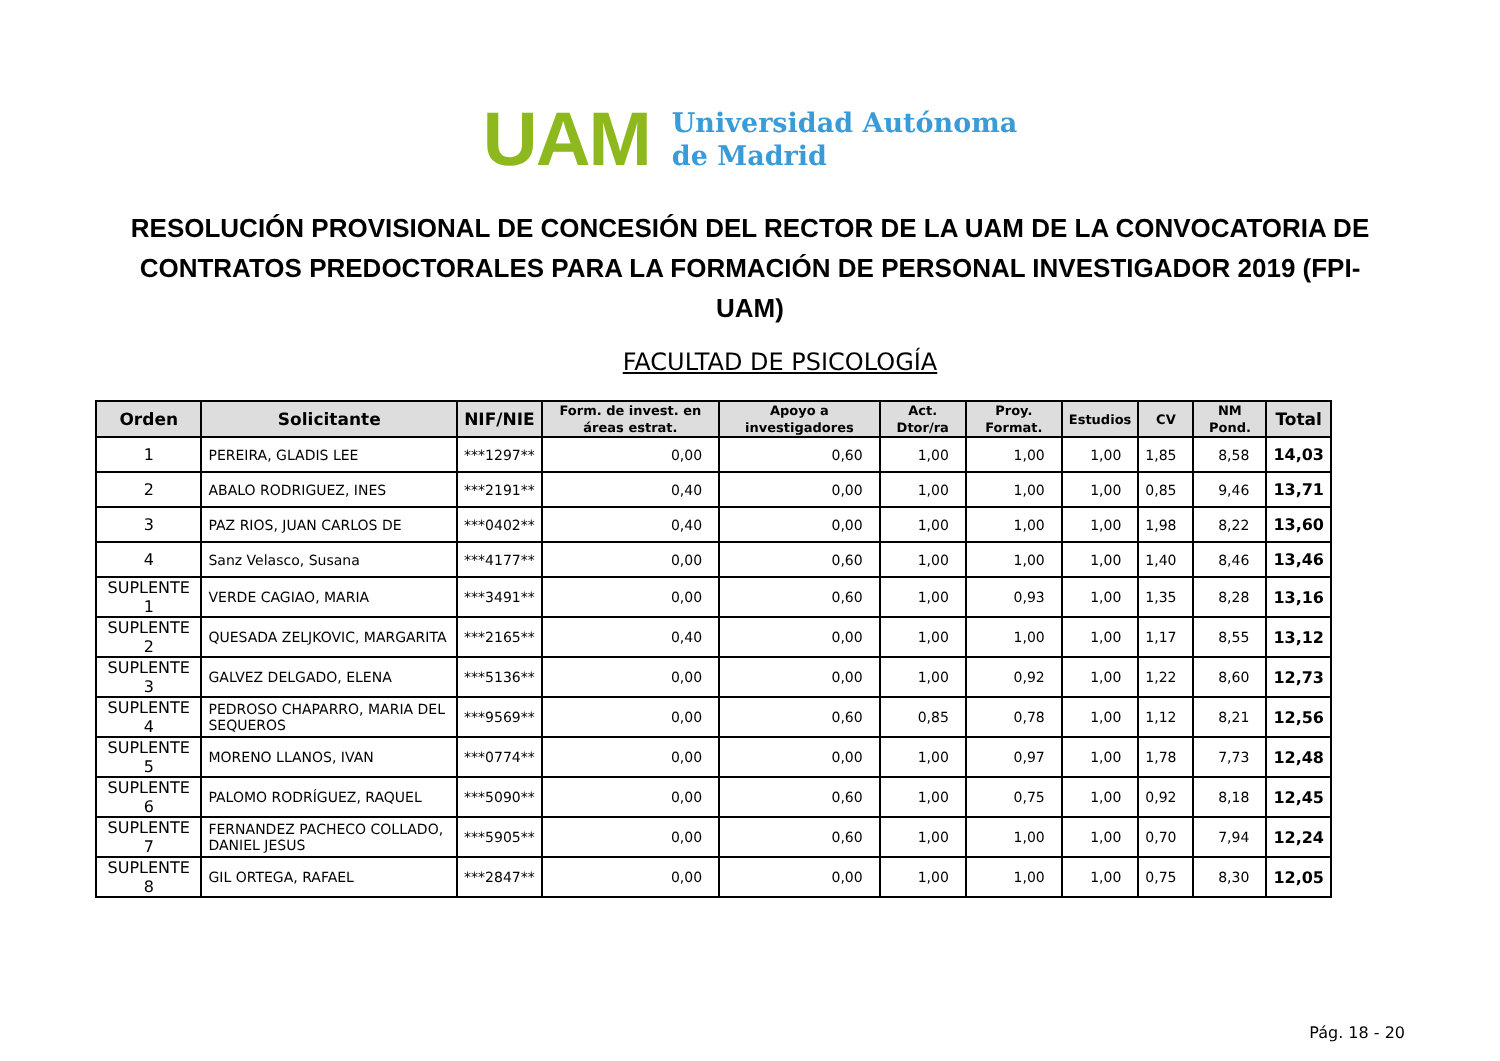UAM
Universidad Autónoma
de Madrid
RESOLUCIÓN PROVISIONAL DE CONCESIÓN DEL RECTOR DE LA UAM DE LA CONVOCATORIA DE CONTRATOS PREDOCTORALES PARA LA FORMACIÓN DE PERSONAL INVESTIGADOR 2019 (FPI-UAM)
FACULTAD DE PSICOLOGÍA
| Orden | Solicitante | NIF/NIE | Form. de invest. en áreas estrat. | Apoyo a investigadores | Act. Dtor/ra | Proy. Format. | Estudios | CV | NM Pond. | Total |
| --- | --- | --- | --- | --- | --- | --- | --- | --- | --- | --- |
| 1 | PEREIRA, GLADIS LEE | ***1297** | 0,00 | 0,60 | 1,00 | 1,00 | 1,00 | 1,85 | 8,58 | 14,03 |
| 2 | ABALO RODRIGUEZ, INES | ***2191** | 0,40 | 0,00 | 1,00 | 1,00 | 1,00 | 0,85 | 9,46 | 13,71 |
| 3 | PAZ RIOS, JUAN CARLOS DE | ***0402** | 0,40 | 0,00 | 1,00 | 1,00 | 1,00 | 1,98 | 8,22 | 13,60 |
| 4 | Sanz Velasco, Susana | ***4177** | 0,00 | 0,60 | 1,00 | 1,00 | 1,00 | 1,40 | 8,46 | 13,46 |
| SUPLENTE 1 | VERDE CAGIAO, MARIA | ***3491** | 0,00 | 0,60 | 1,00 | 0,93 | 1,00 | 1,35 | 8,28 | 13,16 |
| SUPLENTE 2 | QUESADA ZELJKOVIC, MARGARITA | ***2165** | 0,40 | 0,00 | 1,00 | 1,00 | 1,00 | 1,17 | 8,55 | 13,12 |
| SUPLENTE 3 | GALVEZ DELGADO, ELENA | ***5136** | 0,00 | 0,00 | 1,00 | 0,92 | 1,00 | 1,22 | 8,60 | 12,73 |
| SUPLENTE 4 | PEDROSO CHAPARRO, MARIA DEL SEQUEROS | ***9569** | 0,00 | 0,60 | 0,85 | 0,78 | 1,00 | 1,12 | 8,21 | 12,56 |
| SUPLENTE 5 | MORENO LLANOS, IVAN | ***0774** | 0,00 | 0,00 | 1,00 | 0,97 | 1,00 | 1,78 | 7,73 | 12,48 |
| SUPLENTE 6 | PALOMO RODRÍGUEZ, RAQUEL | ***5090** | 0,00 | 0,60 | 1,00 | 0,75 | 1,00 | 0,92 | 8,18 | 12,45 |
| SUPLENTE 7 | FERNANDEZ PACHECO COLLADO, DANIEL JESUS | ***5905** | 0,00 | 0,60 | 1,00 | 1,00 | 1,00 | 0,70 | 7,94 | 12,24 |
| SUPLENTE 8 | GIL ORTEGA, RAFAEL | ***2847** | 0,00 | 0,00 | 1,00 | 1,00 | 1,00 | 0,75 | 8,30 | 12,05 |
Pág. 18 - 20